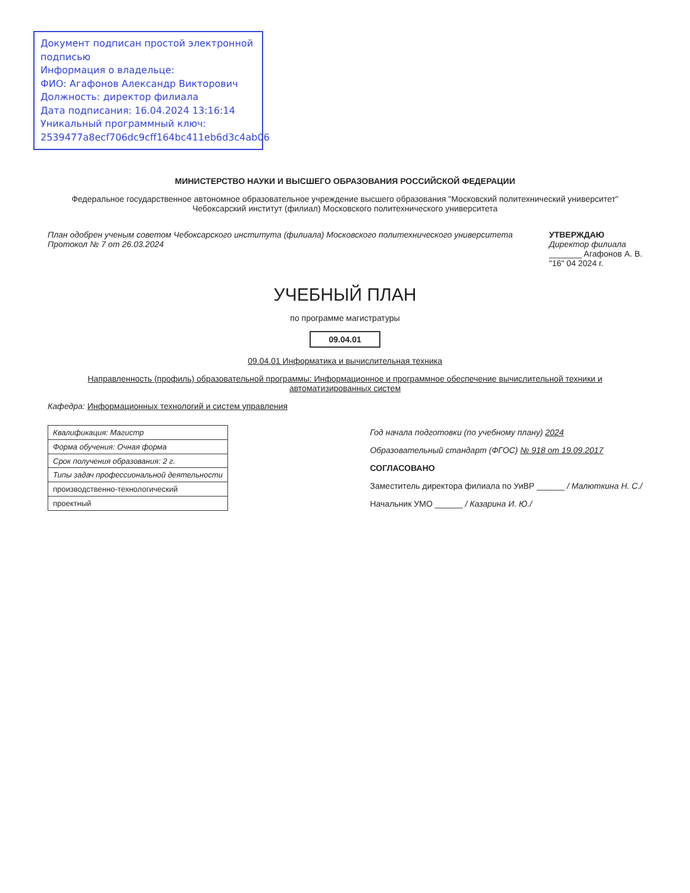Документ подписан простой электронной подписью
Информация о владельце:
ФИО: Агафонов Александр Викторович
Должность: директор филиала
Дата подписания: 16.04.2024 13:16:14
Уникальный программный ключ:
2539477a8ecf706dc9cff164bc411eb6d3c4ab06
МИНИСТЕРСТВО НАУКИ И ВЫСШЕГО ОБРАЗОВАНИЯ РОССИЙСКОЙ ФЕДЕРАЦИИ
Федеральное государственное автономное образовательное учреждение высшего образования "Московский политехнический университет"
Чебоксарский институт (филиал) Московского политехнического университета
План одобрен ученым советом Чебоксарского института (филиала) Московского политехнического университета
Протокол № 7 от 26.03.2024
УТВЕРЖДАЮ
Директор филиала
_______ Агафонов А. В.
"16" 04 2024 г.
УЧЕБНЫЙ ПЛАН
по программе магистратуры
09.04.01
09.04.01 Информатика и вычислительная техника
Направленность (профиль) образовательной программы: Информационное и программное обеспечение вычислительной техники и автоматизированных систем
Кафедра: Информационных технологий и систем управления
| Квалификация: Магистр |
| Форма обучения: Очная форма |
| Срок получения образования: 2 г. |
| Типы задач профессиональной деятельности |
| производственно-технологический |
| проектный |
Год начала подготовки (по учебному плану) 2024
Образовательный стандарт (ФГОС) № 918 от 19.09.2017
СОГЛАСОВАНО
Заместитель директора филиала по УиВР ______ / Малюткина Н. С./
Начальник УМО ______ / Казарина И. Ю./